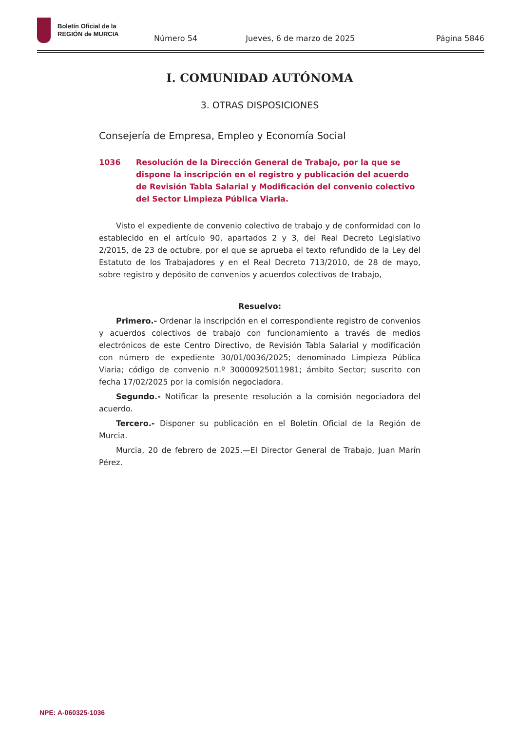Boletín Oficial de la
REGIÓN de MURCIA
Número 54 Jueves, 6 de marzo de 2025 Página 5846
I. COMUNIDAD AUTÓNOMA
3. OTRAS DISPOSICIONES
Consejería de Empresa, Empleo y Economía Social
1036 Resolución de la Dirección General de Trabajo, por la que se dispone la inscripción en el registro y publicación del acuerdo de Revisión Tabla Salarial y Modificación del convenio colectivo del Sector Limpieza Pública Viaria.
Visto el expediente de convenio colectivo de trabajo y de conformidad con lo establecido en el artículo 90, apartados 2 y 3, del Real Decreto Legislativo 2/2015, de 23 de octubre, por el que se aprueba el texto refundido de la Ley del Estatuto de los Trabajadores y en el Real Decreto 713/2010, de 28 de mayo, sobre registro y depósito de convenios y acuerdos colectivos de trabajo,
Resuelvo:
Primero.- Ordenar la inscripción en el correspondiente registro de convenios y acuerdos colectivos de trabajo con funcionamiento a través de medios electrónicos de este Centro Directivo, de Revisión Tabla Salarial y modificación con número de expediente 30/01/0036/2025; denominado Limpieza Pública Viaria; código de convenio n.º 30000925011981; ámbito Sector; suscrito con fecha 17/02/2025 por la comisión negociadora.
Segundo.- Notificar la presente resolución a la comisión negociadora del acuerdo.
Tercero.- Disponer su publicación en el Boletín Oficial de la Región de Murcia.
Murcia, 20 de febrero de 2025.—El Director General de Trabajo, Juan Marín Pérez.
NPE: A-060325-1036